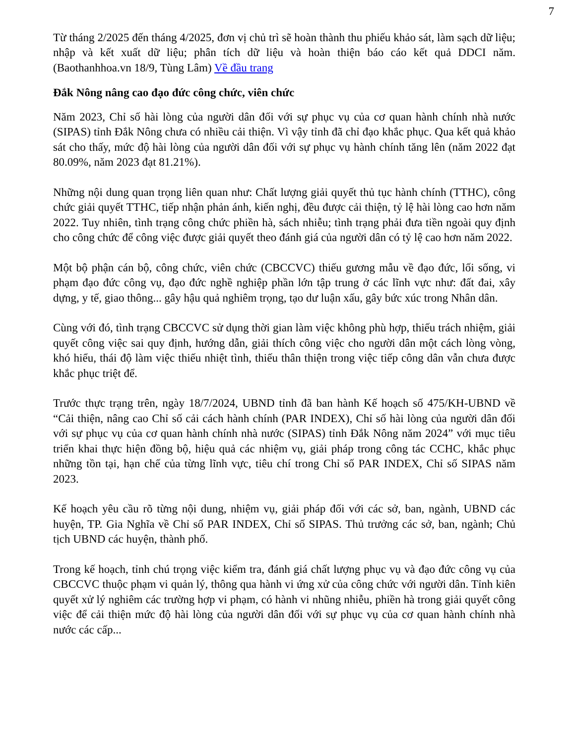7
Từ tháng 2/2025 đến tháng 4/2025, đơn vị chủ trì sẽ hoàn thành thu phiếu khảo sát, làm sạch dữ liệu; nhập và kết xuất dữ liệu; phân tích dữ liệu và hoàn thiện báo cáo kết quả DDCI năm. (Baothanhhoa.vn 18/9, Tùng Lâm) Về đầu trang
Đắk Nông nâng cao đạo đức công chức, viên chức
Năm 2023, Chỉ số hài lòng của người dân đối với sự phục vụ của cơ quan hành chính nhà nước (SIPAS) tỉnh Đắk Nông chưa có nhiều cải thiện. Vì vậy tỉnh đã chỉ đạo khắc phục. Qua kết quả khảo sát cho thấy, mức độ hài lòng của người dân đối với sự phục vụ hành chính tăng lên (năm 2022 đạt 80.09%, năm 2023 đạt 81.21%).
Những nội dung quan trọng liên quan như: Chất lượng giải quyết thủ tục hành chính (TTHC), công chức giải quyết TTHC, tiếp nhận phản ánh, kiến nghị, đều được cải thiện, tỷ lệ hài lòng cao hơn năm 2022. Tuy nhiên, tình trạng công chức phiền hà, sách nhiễu; tình trạng phải đưa tiền ngoài quy định cho công chức để công việc được giải quyết theo đánh giá của người dân có tỷ lệ cao hơn năm 2022.
Một bộ phận cán bộ, công chức, viên chức (CBCCVC) thiếu gương mẫu về đạo đức, lối sống, vi phạm đạo đức công vụ, đạo đức nghề nghiệp phần lớn tập trung ở các lĩnh vực như: đất đai, xây dựng, y tế, giao thông... gây hậu quả nghiêm trọng, tạo dư luận xấu, gây bức xúc trong Nhân dân.
Cùng với đó, tình trạng CBCCVC sử dụng thời gian làm việc không phù hợp, thiếu trách nhiệm, giải quyết công việc sai quy định, hướng dẫn, giải thích công việc cho người dân một cách lòng vòng, khó hiểu, thái độ làm việc thiếu nhiệt tình, thiếu thân thiện trong việc tiếp công dân vẫn chưa được khắc phục triệt để.
Trước thực trạng trên, ngày 18/7/2024, UBND tỉnh đã ban hành Kế hoạch số 475/KH-UBND về “Cải thiện, nâng cao Chỉ số cải cách hành chính (PAR INDEX), Chỉ số hài lòng của người dân đối với sự phục vụ của cơ quan hành chính nhà nước (SIPAS) tỉnh Đắk Nông năm 2024” với mục tiêu triển khai thực hiện đồng bộ, hiệu quả các nhiệm vụ, giải pháp trong công tác CCHC, khắc phục những tồn tại, hạn chế của từng lĩnh vực, tiêu chí trong Chỉ số PAR INDEX, Chỉ số SIPAS năm 2023.
Kế hoạch yêu cầu rõ từng nội dung, nhiệm vụ, giải pháp đối với các sở, ban, ngành, UBND các huyện, TP. Gia Nghĩa về Chỉ số PAR INDEX, Chỉ số SIPAS. Thủ trưởng các sở, ban, ngành; Chủ tịch UBND các huyện, thành phố.
Trong kế hoạch, tỉnh chú trọng việc kiểm tra, đánh giá chất lượng phục vụ và đạo đức công vụ của CBCCVC thuộc phạm vi quản lý, thông qua hành vi ứng xử của công chức với người dân. Tỉnh kiên quyết xử lý nghiêm các trường hợp vi phạm, có hành vi nhũng nhiễu, phiền hà trong giải quyết công việc để cải thiện mức độ hài lòng của người dân đối với sự phục vụ của cơ quan hành chính nhà nước các cấp...